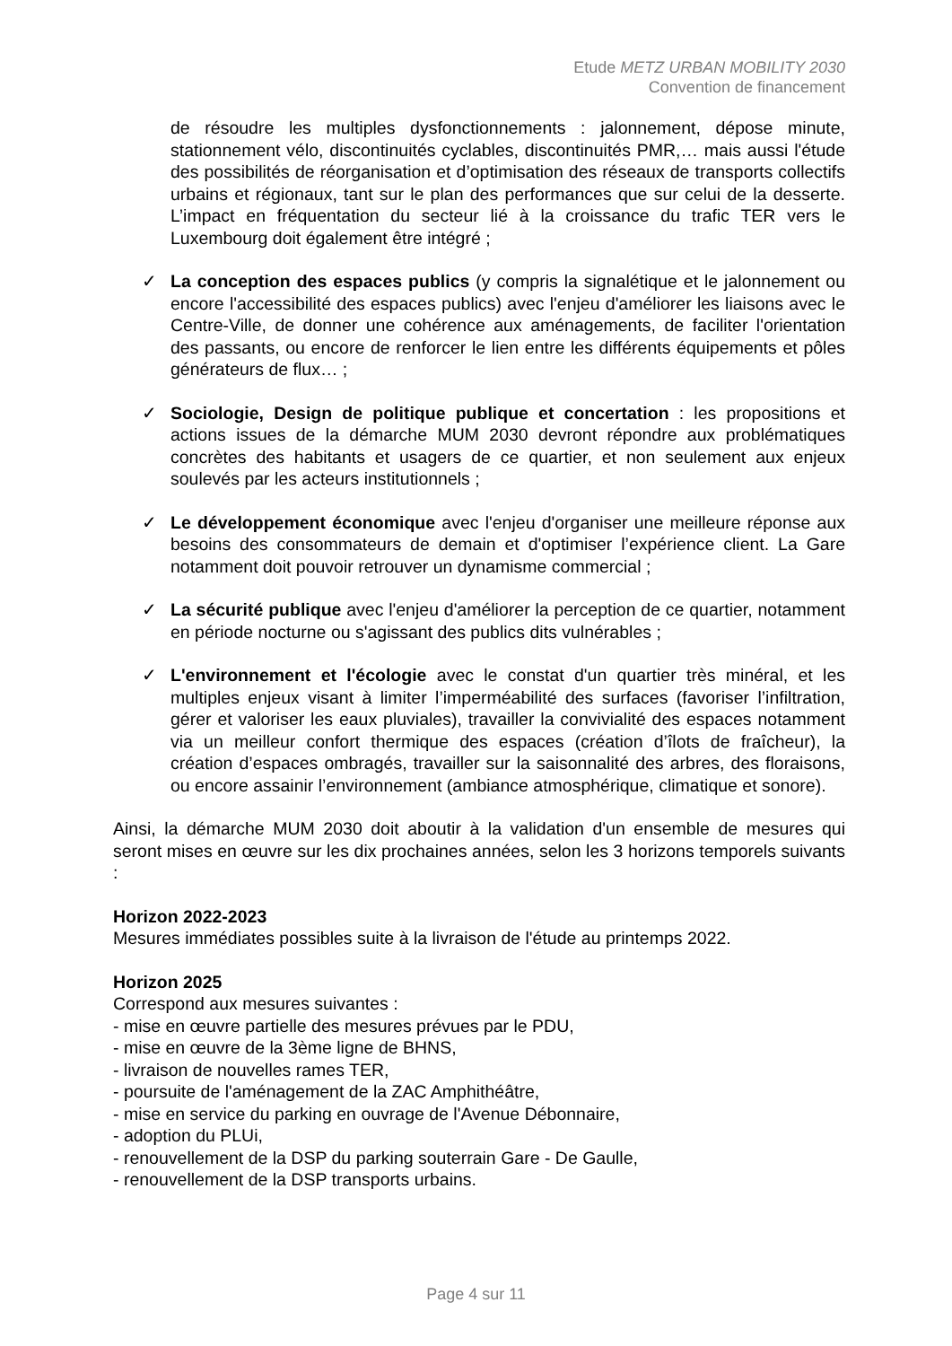Etude METZ URBAN MOBILITY 2030
Convention de financement
de résoudre les multiples dysfonctionnements : jalonnement, dépose minute, stationnement vélo, discontinuités cyclables, discontinuités PMR,… mais aussi l'étude des possibilités de réorganisation et d’optimisation des réseaux de transports collectifs urbains et régionaux, tant sur le plan des performances que sur celui de la desserte. L’impact en fréquentation du secteur lié à la croissance du trafic TER vers le Luxembourg doit également être intégré ;
✓ La conception des espaces publics (y compris la signalétique et le jalonnement ou encore l'accessibilité des espaces publics) avec l'enjeu d'améliorer les liaisons avec le Centre-Ville, de donner une cohérence aux aménagements, de faciliter l'orientation des passants, ou encore de renforcer le lien entre les différents équipements et pôles générateurs de flux… ;
✓ Sociologie, Design de politique publique et concertation : les propositions et actions issues de la démarche MUM 2030 devront répondre aux problématiques concrètes des habitants et usagers de ce quartier, et non seulement aux enjeux soulevés par les acteurs institutionnels ;
✓ Le développement économique avec l'enjeu d'organiser une meilleure réponse aux besoins des consommateurs de demain et d'optimiser l’expérience client. La Gare notamment doit pouvoir retrouver un dynamisme commercial ;
✓ La sécurité publique avec l'enjeu d'améliorer la perception de ce quartier, notamment en période nocturne ou s'agissant des publics dits vulnérables ;
✓ L'environnement et l'écologie avec le constat d'un quartier très minéral, et les multiples enjeux visant à limiter l’imperméabilité des surfaces (favoriser l’infiltration, gérer et valoriser les eaux pluviales), travailler la convivialité des espaces notamment via un meilleur confort thermique des espaces (création d’îlots de fraîcheur), la création d’espaces ombragés, travailler sur la saisonnalité des arbres, des floraisons, ou encore assainir l’environnement (ambiance atmosphérique, climatique et sonore).
Ainsi, la démarche MUM 2030 doit aboutir à la validation d'un ensemble de mesures qui seront mises en œuvre sur les dix prochaines années, selon les 3 horizons temporels suivants :
Horizon 2022-2023
Mesures immédiates possibles suite à la livraison de l'étude au printemps 2022.
Horizon 2025
Correspond aux mesures suivantes :
- mise en œuvre partielle des mesures prévues par le PDU,
- mise en œuvre de la 3ème ligne de BHNS,
- livraison de nouvelles rames TER,
- poursuite de l'aménagement de la ZAC Amphithéâtre,
- mise en service du parking en ouvrage de l'Avenue Débonnaire,
- adoption du PLUi,
- renouvellement de la DSP du parking souterrain Gare - De Gaulle,
- renouvellement de la DSP transports urbains.
Page 4 sur 11